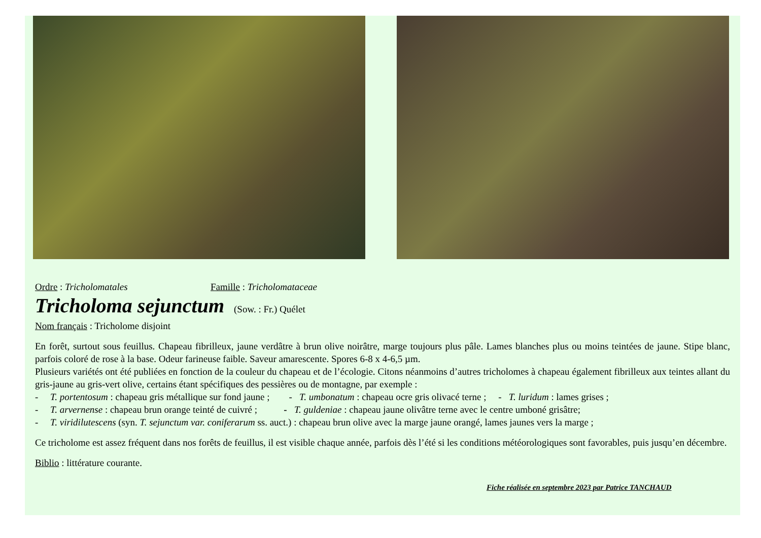Ordre : Tricholomatales Famille : Tricholomataceae
Tricholoma sejunctum (Sow. : Fr.) Quélet
Nom français : Tricholome disjoint
En forêt, surtout sous feuillus. Chapeau fibrilleux, jaune verdâtre à brun olive noirâtre, marge toujours plus pâle. Lames blanches plus ou moins teintées de jaune. Stipe blanc, parfois coloré de rose à la base. Odeur farineuse faible. Saveur amarescente. Spores 6-8 x 4-6,5 µm.
Plusieurs variétés ont été publiées en fonction de la couleur du chapeau et de l’écologie. Citons néanmoins d’autres tricholomes à chapeau également fibrilleux aux teintes allant du gris-jaune au gris-vert olive, certains étant spécifiques des pessières ou de montagne, par exemple :
- T. portentosum : chapeau gris métallique sur fond jaune ; - T. umbonatum : chapeau ocre gris olivacé terne ; - T. luridum : lames grises ;
- T. arvernense : chapeau brun orange teinté de cuivré ; - T. guldeniae : chapeau jaune olivâtre terne avec le centre umboné grisâtre;
- T. viridilutescens (syn. T. sejunctum var. coniferarum ss. auct.) : chapeau brun olive avec la marge jaune orangé, lames jaunes vers la marge ;
Ce tricholome est assez fréquent dans nos forêts de feuillus, il est visible chaque année, parfois dès l’été si les conditions météorologiques sont favorables, puis jusqu’en décembre.
Biblio : littérature courante.
Fiche réalisée en septembre 2023 par Patrice TANCHAUD